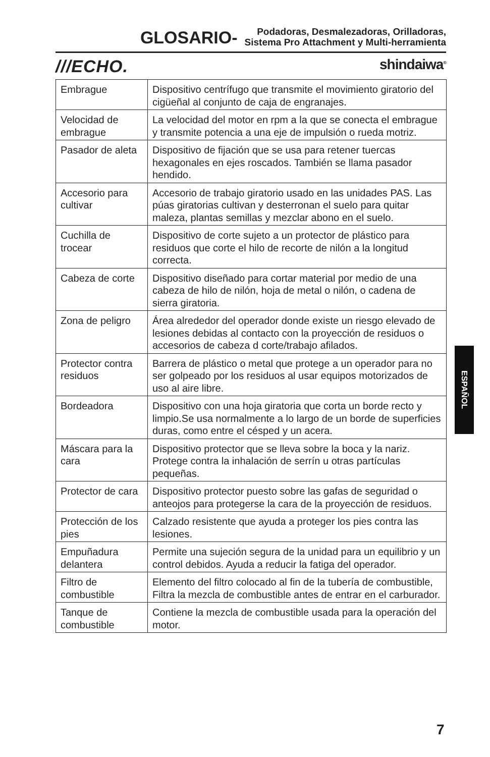GLOSARIO-
Podadoras, Desmalezadoras, Orilladoras,
Sistema Pro Attachment y Multi-herramienta
///ECHO. shindaiwa<sup>®</sup>
| Embrague | Dispositivo centrífugo que transmite el movimiento giratorio del cigüeñal al conjunto de caja de engranajes. |
| Velocidad de embrague | La velocidad del motor en rpm a la que se conecta el embrague y transmite potencia a una eje de impulsión o rueda motriz. |
| Pasador de aleta | Dispositivo de fijación que se usa para retener tuercas hexagonales en ejes roscados. También se llama pasador hendido. |
| Accesorio para cultivar | Accesorio de trabajo giratorio usado en las unidades PAS. Las púas giratorias cultivan y desterronan el suelo para quitar maleza, plantas semillas y mezclar abono en el suelo. |
| Cuchilla de trocear | Dispositivo de corte sujeto a un protector de plástico para residuos que corte el hilo de recorte de nilón a la longitud correcta. |
| Cabeza de corte | Dispositivo diseñado para cortar material por medio de una cabeza de hilo de nilón, hoja de metal o nilón, o cadena de sierra giratoria. |
| Zona de peligro | Área alrededor del operador donde existe un riesgo elevado de lesiones debidas al contacto con la proyección de residuos o accesorios de cabeza d corte/trabajo afilados. |
| Protector contra residuos | Barrera de plástico o metal que protege a un operador para no ser golpeado por los residuos al usar equipos motorizados de uso al aire libre. |
| Bordeadora | Dispositivo con una hoja giratoria que corta un borde recto y limpio.Se usa normalmente a lo largo de un borde de superficies duras, como entre el césped y un acera. |
| Máscara para la cara | Dispositivo protector que se lleva sobre la boca y la nariz. Protege contra la inhalación de serrín u otras partículas pequeñas. |
| Protector de cara | Dispositivo protector puesto sobre las gafas de seguridad o anteojos para protegerse la cara de la proyección de residuos. |
| Protección de los pies | Calzado resistente que ayuda a proteger los pies contra las lesiones. |
| Empuñadura delantera | Permite una sujeción segura de la unidad para un equilibrio y un control debidos. Ayuda a reducir la fatiga del operador. |
| Filtro de combustible | Elemento del filtro colocado al fin de la tubería de combustible, Filtra la mezcla de combustible antes de entrar en el carburador. |
| Tanque de combustible | Contiene la mezcla de combustible usada para la operación del motor. |
ESPAÑOL
7